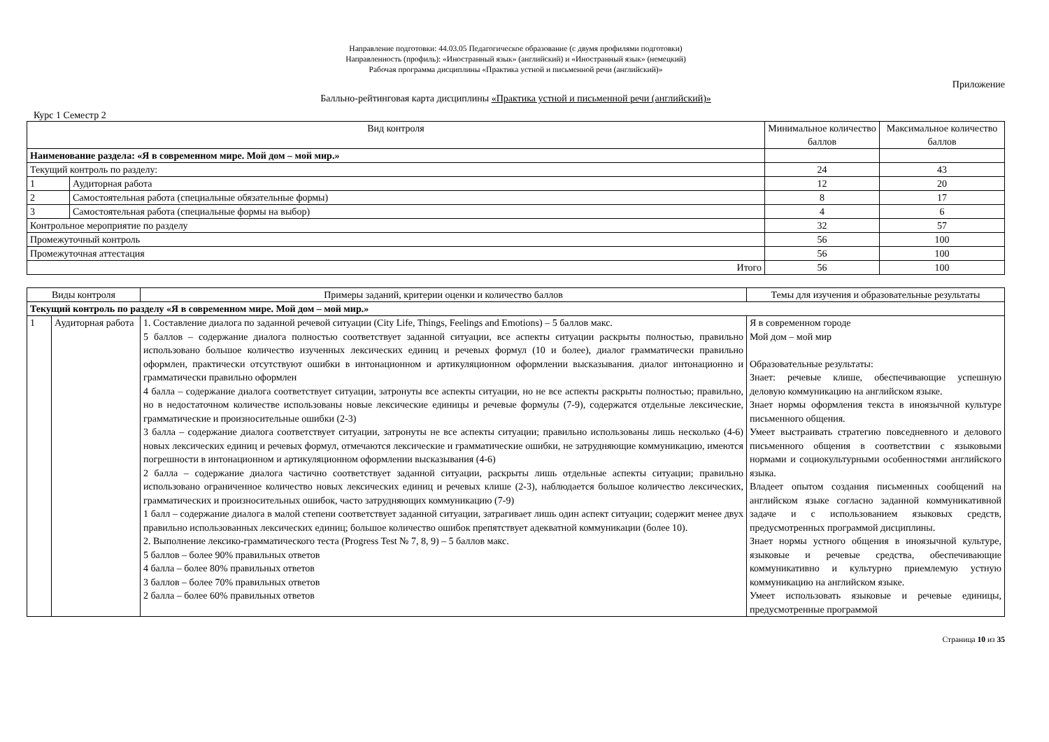Направление подготовки: 44.03.05 Педагогическое образование (с двумя профилями подготовки)
Направленность (профиль): «Иностранный язык» (английский) и «Иностранный язык» (немецкий)
Рабочая программа дисциплины «Практика устной и письменной речи (английский)»
Приложение
Балльно-рейтинговая карта дисциплины «Практика устной и письменной речи (английский)»
Курс 1 Семестр 2
| Вид контроля | | Минимальное количество баллов | Максимальное количество баллов |
| --- | --- | --- | --- |
| Наименование раздела: «Я в современном мире. Мой дом – мой мир.» | | | |
| Текущий контроль по разделу: | | 24 | 43 |
| 1 | Аудиторная работа | 12 | 20 |
| 2 | Самостоятельная работа (специальные обязательные формы) | 8 | 17 |
| 3 | Самостоятельная работа (специальные формы на выбор) | 4 | 6 |
| Контрольное мероприятие по разделу | | 32 | 57 |
| Промежуточный контроль | | 56 | 100 |
| Промежуточная аттестация | | 56 | 100 |
| Итого | | 56 | 100 |
| Виды контроля | | Примеры заданий, критерии оценки и количество баллов | Темы для изучения и образовательные результаты |
| --- | --- | --- | --- |
| Текущий контроль по разделу «Я в современном мире. Мой дом – мой мир.» | | | |
| 1 | Аудиторная работа | 1. Составление диалога по заданной речевой ситуации (City Life, Things, Feelings and Emotions) – 5 баллов макс. 5 баллов – содержание диалога полностью соответствует заданной ситуации, все аспекты ситуации раскрыты полностью, правильно использовано большое количество изученных лексических единиц и речевых формул (10 и более), диалог грамматически правильно оформлен, практически отсутствуют ошибки в интонационном и артикуляционном оформлении высказывания. диалог интонационно и грамматически правильно оформлен 4 балла – содержание диалога соответствует ситуации, затронуты все аспекты ситуации, но не все аспекты раскрыты полностью; правильно, но в недостаточном количестве использованы новые лексические единицы и речевые формулы (7-9), содержатся отдельные лексические, грамматические и произносительные ошибки (2-3) 3 балла – содержание диалога соответствует ситуации, затронуты не все аспекты ситуации; правильно использованы лишь несколько (4-6) новых лексических единиц и речевых формул, отмечаются лексические и грамматические ошибки, не затрудняющие коммуникацию, имеются погрешности в интонационном и артикуляционном оформлении высказывания (4-6) 2 балла – содержание диалога частично соответствует заданной ситуации, раскрыты лишь отдельные аспекты ситуации; правильно использовано ограниченное количество новых лексических единиц и речевых клише (2-3), наблюдается большое количество лексических, грамматических и произносительных ошибок, часто затрудняющих коммуникацию (7-9) 1 балл – содержание диалога в малой степени соответствует заданной ситуации, затрагивает лишь один аспект ситуации; содержит менее двух правильно использованных лексических единиц; большое количество ошибок препятствует адекватной коммуникации (более 10). 2. Выполнение лексико-грамматического теста (Progress Test № 7, 8, 9) – 5 баллов макс. 5 баллов – более 90% правильных ответов 4 балла – более 80% правильных ответов 3 баллов – более 70% правильных ответов 2 балла – более 60% правильных ответов | Я в современном городе Мой дом – мой мир Образовательные результаты: Знает: речевые клише, обеспечивающие успешную деловую коммуникацию на английском языке. Знает нормы оформления текста в иноязычной культуре письменного общения. Умеет выстраивать стратегию повседневного и делового письменного общения в соответствии с языковыми нормами и социокультурными особенностями английского языка. Владеет опытом создания письменных сообщений на английском языке согласно заданной коммуникативной задаче и с использованием языковых средств, предусмотренных программой дисциплины. Знает нормы устного общения в иноязычной культуре, языковые и речевые средства, обеспечивающие коммуникативно и культурно приемлемую устную коммуникацию на английском языке. Умеет использовать языковые и речевые единицы, предусмотренные программой |
Страница 10 из 35